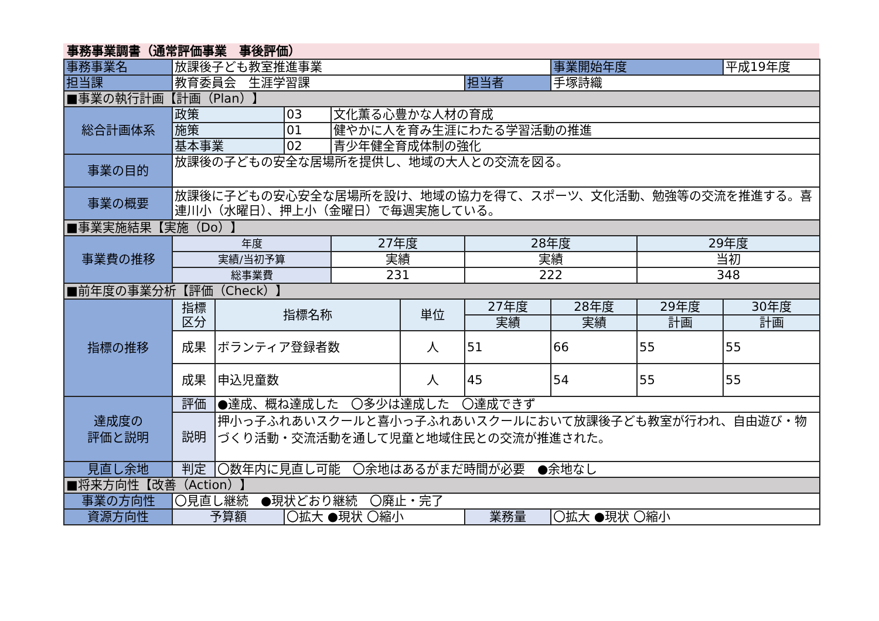事務事業調書（通常評価事業　事後評価）
| 事務事業名 | 放課後子ども教室推進事業 | | | | | | 事業開始年度 | | 平成19年度 |
| 担当課 | 教育委員会 生涯学習課 | | | | | 担当者 | 手塚詩織 | | |
| ■事業の執行計画【計画（Plan）】 | | | | | | | | | |
| 総合計画体系 | 政策 | | 03 | 文化薫る心豊かな人材の育成 | | | | | |
| | 施策 | | 01 | 健やかに人を育み生涯にわたる学習活動の推進 | | | | | |
| | 基本事業 | | 02 | 青少年健全育成体制の強化 | | | | | |
| 事業の目的 | 放課後の子どもの安全な居場所を提供し、地域の大人との交流を図る。 | | | | | | | | |
| 事業の概要 | 放課後に子どもの安心安全な居場所を設け、地域の協力を得て、スポーツ、文化活動、勉強等の交流を推進する。喜連川小（水曜日）、押上小（金曜日）で毎週実施している。 | | | | | | | | |
| ■事業実施結果【実施（Do）】 | | | | | | | | | |
| 事業費の推移 | 年度 | | | 27年度 | | 28年度 | | 29年度 | |
| | 実績/当初予算 | | | 実績 | | 実績 | | 当初 | |
| | 総事業費 | | | 231 | | 222 | | 348 | |
| ■前年度の事業分析【評価（Check）】 | | | | | | | | | |
| 指標の推移 | 指標 区分 | 指標名称 | | | 単位 | 27年度 | 28年度 | 29年度 | 30年度 |
| | | | | | | 実績 | 実績 | 計画 | 計画 |
| | 成果 | ボランティア登録者数 | | | 人 | 51 | 66 | 55 | 55 |
| | 成果 | 申込児童数 | | | 人 | 45 | 54 | 55 | 55 |
| 達成度の 評価と説明 | 評価 | ●達成、概ね達成した 〇多少は達成した 〇達成できず | | | | | | | |
| | 説明 | 押小っ子ふれあいスクールと喜小っ子ふれあいスクールにおいて放課後子ども教室が行われ、自由遊び・物づくり活動・交流活動を通して児童と地域住民との交流が推進された。 | | | | | | | |
| 見直し余地 | 判定 | 〇数年内に見直し可能 〇余地はあるがまだ時間が必要 ●余地なし | | | | | | | |
| ■将来方向性【改善（Action）】 | | | | | | | | | |
| 事業の方向性 | 〇見直し継続 ●現状どおり継続 〇廃止・完了 | | | | | | | | |
| 資源方向性 | 予算額 | | 〇拡大 ●現状 〇縮小 | | | 業務量 | 〇拡大 ●現状 〇縮小 | | |